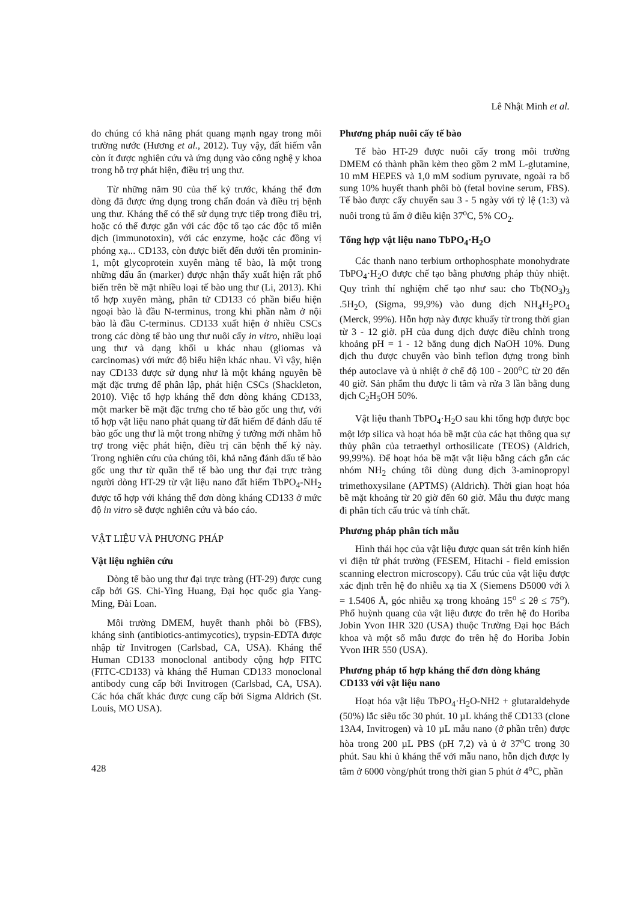Lê Nhật Minh et al.
do chúng có khả năng phát quang mạnh ngay trong môi trường nước (Hương et al., 2012). Tuy vậy, đất hiếm vẫn còn ít được nghiên cứu và ứng dụng vào công nghệ y khoa trong hỗ trợ phát hiện, điều trị ung thư.
Từ những năm 90 của thế kỷ trước, kháng thể đơn dòng đã được ứng dụng trong chẩn đoán và điều trị bệnh ung thư. Kháng thể có thể sử dụng trực tiếp trong điều trị, hoặc có thể được gắn với các độc tố tạo các độc tố miễn dịch (immunotoxin), với các enzyme, hoặc các đồng vị phóng xạ... CD133, còn được biết đến dưới tên prominin-1, một glycoprotein xuyên màng tế bào, là một trong những dấu ấn (marker) được nhận thấy xuất hiện rất phổ biến trên bề mặt nhiều loại tế bào ung thư (Li, 2013). Khi tổ hợp xuyên màng, phân tử CD133 có phần biểu hiện ngoại bào là đầu N-terminus, trong khi phần nằm ở nội bào là đầu C-terminus. CD133 xuất hiện ở nhiều CSCs trong các dòng tế bào ung thư nuôi cấy in vitro, nhiều loại ung thư và dạng khối u khác nhau (gliomas và carcinomas) với mức độ biểu hiện khác nhau. Vì vậy, hiện nay CD133 được sử dụng như là một kháng nguyên bề mặt đặc trưng để phân lập, phát hiện CSCs (Shackleton, 2010). Việc tổ hợp kháng thể đơn dòng kháng CD133, một marker bề mặt đặc trưng cho tế bào gốc ung thư, với tổ hợp vật liệu nano phát quang từ đất hiếm để đánh dấu tế bào gốc ung thư là một trong những ý tưởng mới nhằm hỗ trợ trong việc phát hiện, điều trị căn bệnh thế kỷ này. Trong nghiên cứu của chúng tôi, khả năng đánh dấu tế bào gốc ung thư từ quần thể tế bào ung thư đại trực tràng người dòng HT-29 từ vật liệu nano đất hiếm TbPO<sub>4</sub>-NH<sub>2</sub> được tổ hợp với kháng thể đơn dòng kháng CD133 ở mức độ in vitro sẽ được nghiên cứu và báo cáo.
VẬT LIỆU VÀ PHƯƠNG PHÁP
Vật liệu nghiên cứu
Dòng tế bào ung thư đại trực tràng (HT-29) được cung cấp bởi GS. Chi-Ying Huang, Đại học quốc gia Yang-Ming, Đài Loan.
Môi trường DMEM, huyết thanh phôi bò (FBS), kháng sinh (antibiotics-antimycotics), trypsin-EDTA được nhập từ Invitrogen (Carlsbad, CA, USA). Kháng thể Human CD133 monoclonal antibody cộng hợp FITC (FITC-CD133) và kháng thể Human CD133 monoclonal antibody cung cấp bởi Invitrogen (Carlsbad, CA, USA). Các hóa chất khác được cung cấp bởi Sigma Aldrich (St. Louis, MO USA).
Phương pháp nuôi cấy tế bào
Tế bào HT-29 được nuôi cấy trong môi trường DMEM có thành phần kèm theo gồm 2 mM L-glutamine, 10 mM HEPES và 1,0 mM sodium pyruvate, ngoài ra bổ sung 10% huyết thanh phôi bò (fetal bovine serum, FBS). Tế bào được cấy chuyển sau 3 - 5 ngày với tỷ lệ (1:3) và nuôi trong tủ ấm ở điều kiện 37<sup>o</sup>C, 5% CO<sub>2</sub>.
Tổng hợp vật liệu nano TbPO<sub>4</sub>·H<sub>2</sub>O
Các thanh nano terbium orthophosphate monohydrate TbPO<sub>4</sub>·H<sub>2</sub>O được chế tạo bằng phương pháp thủy nhiệt. Quy trình thí nghiệm chế tạo như sau: cho Tb(NO<sub>3</sub>)<sub>3</sub> .5H<sub>2</sub>O, (Sigma, 99,9%) vào dung dịch NH<sub>4</sub>H<sub>2</sub>PO<sub>4</sub> (Merck, 99%). Hỗn hợp này được khuấy từ trong thời gian từ 3 - 12 giờ. pH của dung dịch được điều chỉnh trong khoảng pH = 1 - 12 bằng dung dịch NaOH 10%. Dung dịch thu được chuyển vào bình teflon đựng trong bình thép autoclave và ủ nhiệt ở chế độ 100 - 200<sup>o</sup>C từ 20 đến 40 giờ. Sản phẩm thu được li tâm và rửa 3 lần bằng dung dịch C<sub>2</sub>H<sub>5</sub>OH 50%.
Vật liệu thanh TbPO<sub>4</sub>·H<sub>2</sub>O sau khi tổng hợp được bọc một lớp silica và hoạt hóa bề mặt của các hạt thông qua sự thủy phân của tetraethyl orthosilicate (TEOS) (Aldrich, 99,99%). Để hoạt hóa bề mặt vật liệu bằng cách gắn các nhóm NH<sub>2</sub> chúng tôi dùng dung dịch 3-aminopropyl trimethoxysilane (APTMS) (Aldrich). Thời gian hoạt hóa bề mặt khoảng từ 20 giờ đến 60 giờ. Mẫu thu được mang đi phân tích cấu trúc và tính chất.
Phương pháp phân tích mẫu
Hình thái học của vật liệu được quan sát trên kính hiển vi điện tử phát trường (FESEM, Hitachi - field emission scanning electron microscopy). Cấu trúc của vật liệu được xác định trên hệ đo nhiễu xạ tia X (Siemens D5000 với λ = 1.5406 Å, góc nhiễu xạ trong khoảng 15<sup>o</sup> ≤ 2θ ≤ 75<sup>o</sup>). Phổ huỳnh quang của vật liệu được đo trên hệ đo Horiba Jobin Yvon IHR 320 (USA) thuộc Trường Đại học Bách khoa và một số mẫu được đo trên hệ đo Horiba Jobin Yvon IHR 550 (USA).
Phương pháp tổ hợp kháng thể đơn dòng kháng CD133 với vật liệu nano
Hoạt hóa vật liệu TbPO<sub>4</sub>·H<sub>2</sub>O-NH2 + glutaraldehyde (50%) lắc siêu tốc 30 phút. 10 µL kháng thể CD133 (clone 13A4, Invitrogen) và 10 µL mẫu nano (ở phần trên) được hòa trong 200 µL PBS (pH 7,2) và ủ ở 37<sup>o</sup>C trong 30 phút. Sau khi ủ kháng thể với mẫu nano, hỗn dịch được ly tâm ở 6000 vòng/phút trong thời gian 5 phút ở 4<sup>o</sup>C, phần
428